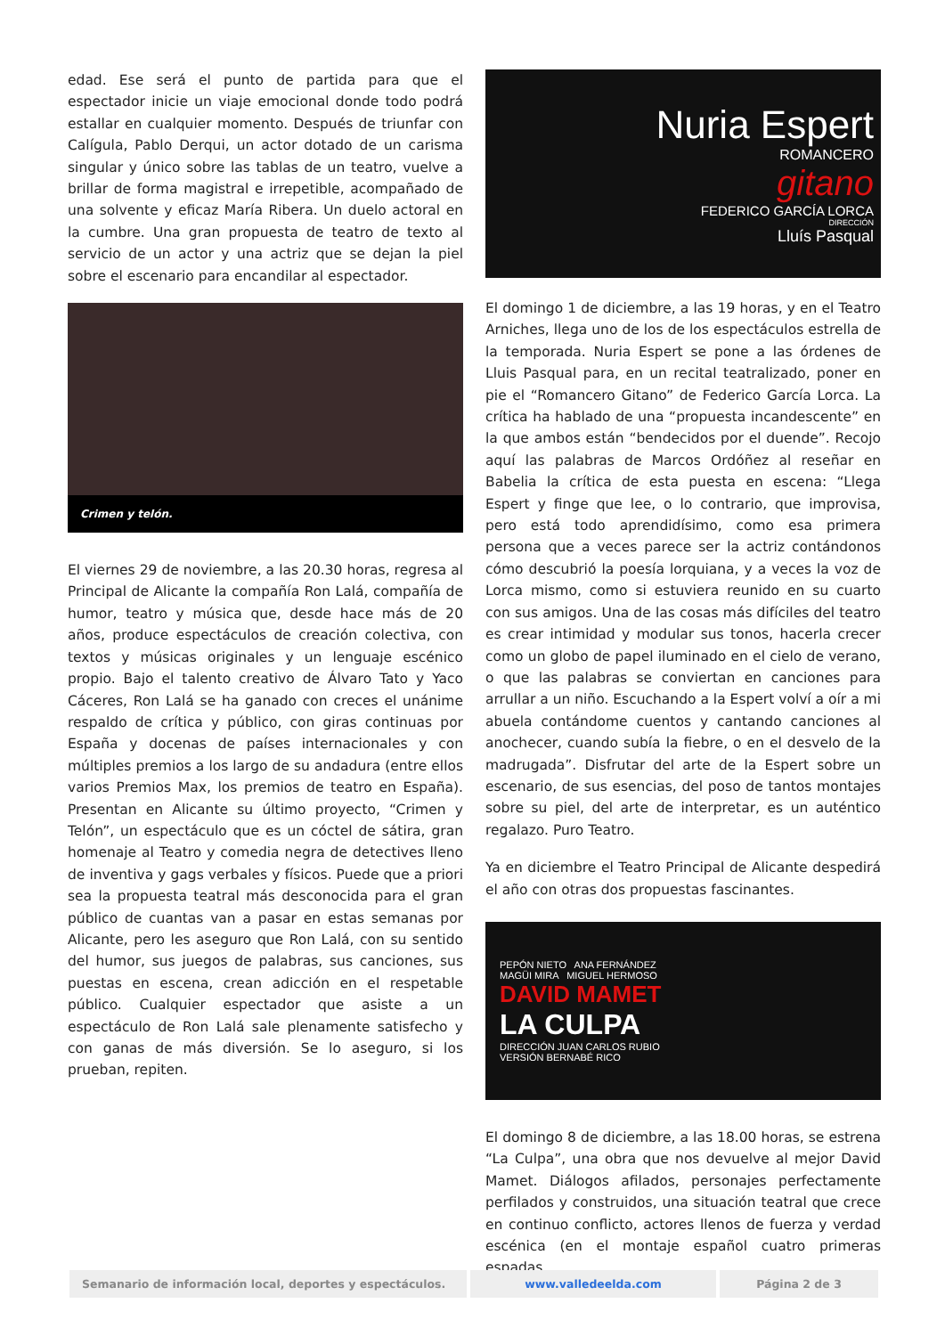edad. Ese será el punto de partida para que el espectador inicie un viaje emocional donde todo podrá estallar en cualquier momento. Después de triunfar con Calígula, Pablo Derqui, un actor dotado de un carisma singular y único sobre las tablas de un teatro, vuelve a brillar de forma magistral e irrepetible, acompañado de una solvente y eficaz María Ribera. Un duelo actoral en la cumbre. Una gran propuesta de teatro de texto al servicio de un actor y una actriz que se dejan la piel sobre el escenario para encandilar al espectador.
Crimen y telón.
El viernes 29 de noviembre, a las 20.30 horas, regresa al Principal de Alicante la compañía Ron Lalá, compañía de humor, teatro y música que, desde hace más de 20 años, produce espectáculos de creación colectiva, con textos y músicas originales y un lenguaje escénico propio. Bajo el talento creativo de Álvaro Tato y Yaco Cáceres, Ron Lalá se ha ganado con creces el unánime respaldo de crítica y público, con giras continuas por España y docenas de países internacionales y con múltiples premios a los largo de su andadura (entre ellos varios Premios Max, los premios de teatro en España). Presentan en Alicante su último proyecto, “Crimen y Telón”, un espectáculo que es un cóctel de sátira, gran homenaje al Teatro y comedia negra de detectives lleno de inventiva y gags verbales y físicos. Puede que a priori sea la propuesta teatral más desconocida para el gran público de cuantas van a pasar en estas semanas por Alicante, pero les aseguro que Ron Lalá, con su sentido del humor, sus juegos de palabras, sus canciones, sus puestas en escena, crean adicción en el respetable público. Cualquier espectador que asiste a un espectáculo de Ron Lalá sale plenamente satisfecho y con ganas de más diversión. Se lo aseguro, si los prueban, repiten.
Nuria Espert
ROMANCERO
gitano
FEDERICO GARCÍA LORCA
DIRECCIÓN
Lluís Pasqual
El domingo 1 de diciembre, a las 19 horas, y en el Teatro Arniches, llega uno de los de los espectáculos estrella de la temporada. Nuria Espert se pone a las órdenes de Lluis Pasqual para, en un recital teatralizado, poner en pie el “Romancero Gitano” de Federico García Lorca. La crítica ha hablado de una “propuesta incandescente” en la que ambos están “bendecidos por el duende”. Recojo aquí las palabras de Marcos Ordóñez al reseñar en Babelia la crítica de esta puesta en escena: “Llega Espert y finge que lee, o lo contrario, que improvisa, pero está todo aprendidísimo, como esa primera persona que a veces parece ser la actriz contándonos cómo descubrió la poesía lorquiana, y a veces la voz de Lorca mismo, como si estuviera reunido en su cuarto con sus amigos. Una de las cosas más difíciles del teatro es crear intimidad y modular sus tonos, hacerla crecer como un globo de papel iluminado en el cielo de verano, o que las palabras se conviertan en canciones para arrullar a un niño. Escuchando a la Espert volví a oír a mi abuela contándome cuentos y cantando canciones al anochecer, cuando subía la fiebre, o en el desvelo de la madrugada”. Disfrutar del arte de la Espert sobre un escenario, de sus esencias, del poso de tantos montajes sobre su piel, del arte de interpretar, es un auténtico regalazo. Puro Teatro.
Ya en diciembre el Teatro Principal de Alicante despedirá el año con otras dos propuestas fascinantes.
PEPÓN NIETO ANA FERNÁNDEZ
MAGÜI MIRA MIGUEL HERMOSO
DAVID MAMET
LA CULPA
DIRECCIÓN JUAN CARLOS RUBIO
VERSIÓN BERNABÉ RICO
El domingo 8 de diciembre, a las 18.00 horas, se estrena “La Culpa”, una obra que nos devuelve al mejor David Mamet. Diálogos afilados, personajes perfectamente perfilados y construidos, una situación teatral que crece en continuo conflicto, actores llenos de fuerza y verdad escénica (en el montaje español cuatro primeras espadas,
Semanario de información local, deportes y espectáculos.
www.valledeelda.com Página 2 de 3